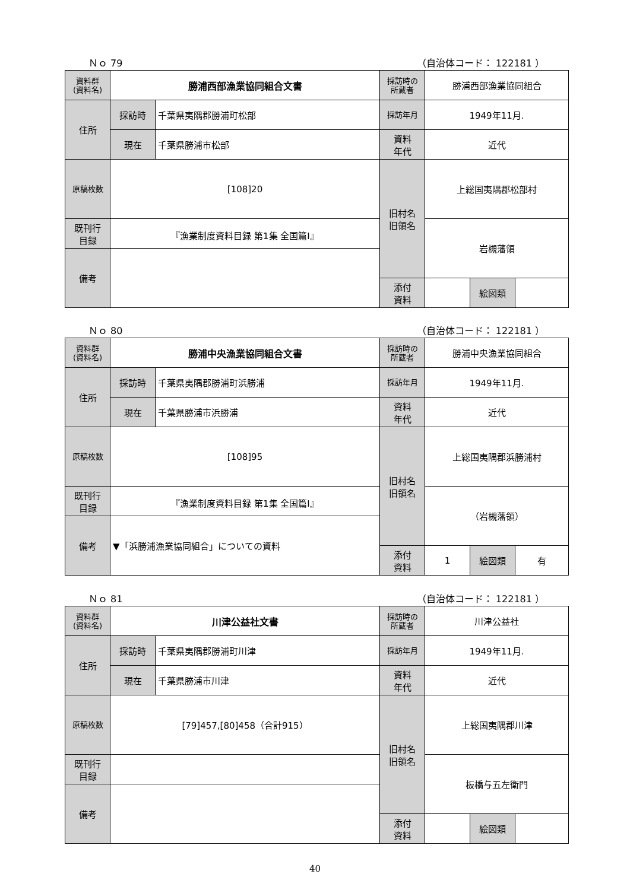Ｎｏ 79 （自治体コード： 122181 ）
| 資料群 (資料名) | 勝浦西部漁業協同組合文書 | | 採訪時の 所蔵者 | 勝浦西部漁業協同組合 | | |
| 住所 | 採訪時 | 千葉県夷隅郡勝浦町松部 | 採訪年月 | 1949年11月. | | |
| | 現在 | 千葉県勝浦市松部 | 資料 年代 | 近代 | | |
| 原稿枚数 | [108]20 | | 旧村名 旧領名 | 上総国夷隅郡松部村 | | |
| 既刊行 目録 | 『漁業制度資料目録 第1集 全国篇Ⅰ』 | | | 岩槻藩領 | | |
| 備考 | | | | | | |
| | | | 添付 資料 | | 絵図類 | |
Ｎｏ 80 （自治体コード： 122181 ）
| 資料群 (資料名) | 勝浦中央漁業協同組合文書 | | 採訪時の 所蔵者 | 勝浦中央漁業協同組合 | | |
| 住所 | 採訪時 | 千葉県夷隅郡勝浦町浜勝浦 | 採訪年月 | 1949年11月. | | |
| | 現在 | 千葉県勝浦市浜勝浦 | 資料 年代 | 近代 | | |
| 原稿枚数 | [108]95 | | 旧村名 旧領名 | 上総国夷隅郡浜勝浦村 | | |
| 既刊行 目録 | 『漁業制度資料目録 第1集 全国篇Ⅰ』 | | | （岩槻藩領） | | |
| 備考 | ▼「浜勝浦漁業協同組合」についての資料 | | | | | |
| | | | 添付 資料 | 1 | 絵図類 | 有 |
Ｎｏ 81 （自治体コード： 122181 ）
| 資料群 (資料名) | 川津公益社文書 | | 採訪時の 所蔵者 | 川津公益社 | | |
| 住所 | 採訪時 | 千葉県夷隅郡勝浦町川津 | 採訪年月 | 1949年11月. | | |
| | 現在 | 千葉県勝浦市川津 | 資料 年代 | 近代 | | |
| 原稿枚数 | [79]457,[80]458（合計915） | | 旧村名 旧領名 | 上総国夷隅郡川津 | | |
| 既刊行 目録 | | | | 板橋与五左衛門 | | |
| 備考 | | | | | | |
| | | | 添付 資料 | | 絵図類 | |
40